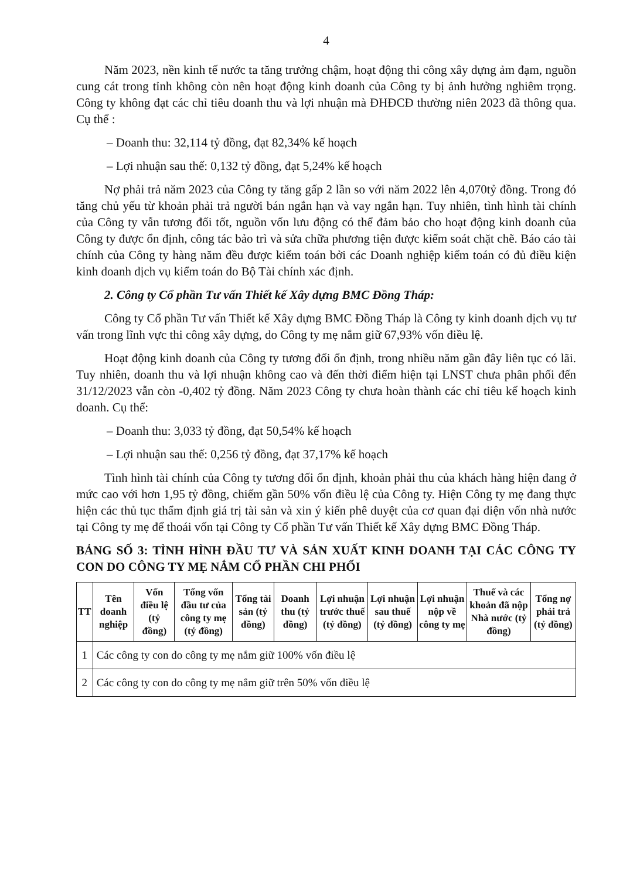4
Năm 2023, nền kinh tế nước ta tăng trưởng chậm, hoạt động thi công xây dựng ảm đạm, nguồn cung cát trong tỉnh không còn nên hoạt động kinh doanh của Công ty bị ảnh hưởng nghiêm trọng. Công ty không đạt các chỉ tiêu doanh thu và lợi nhuận mà ĐHĐCĐ thường niên 2023 đã thông qua. Cụ thể :
– Doanh thu: 32,114 tỷ đồng, đạt 82,34% kế hoạch
– Lợi nhuận sau thế: 0,132 tỷ đồng, đạt 5,24% kế hoạch
Nợ phải trả năm 2023 của Công ty tăng gấp 2 lần so với năm 2022 lên 4,070tỷ đồng. Trong đó tăng chủ yếu từ khoản phải trả người bán ngắn hạn và vay ngắn hạn. Tuy nhiên, tình hình tài chính của Công ty vẫn tương đối tốt, nguồn vốn lưu động có thể đảm bảo cho hoạt động kinh doanh của Công ty được ổn định, công tác bảo trì và sửa chữa phương tiện được kiểm soát chặt chẽ. Báo cáo tài chính của Công ty hàng năm đều được kiểm toán bởi các Doanh nghiệp kiểm toán có đủ điều kiện kinh doanh dịch vụ kiểm toán do Bộ Tài chính xác định.
2. Công ty Cổ phần Tư vấn Thiết kế Xây dựng BMC Đồng Tháp:
Công ty Cổ phần Tư vấn Thiết kế Xây dựng BMC Đồng Tháp là Công ty kinh doanh dịch vụ tư vấn trong lĩnh vực thi công xây dựng, do Công ty mẹ nắm giữ 67,93% vốn điều lệ.
Hoạt động kinh doanh của Công ty tương đối ổn định, trong nhiều năm gần đây liên tục có lãi. Tuy nhiên, doanh thu và lợi nhuận không cao và đến thời điểm hiện tại LNST chưa phân phối đến 31/12/2023 vẫn còn -0,402 tỷ đồng. Năm 2023 Công ty chưa hoàn thành các chỉ tiêu kế hoạch kinh doanh. Cụ thể:
– Doanh thu: 3,033 tỷ đồng, đạt 50,54% kế hoạch
– Lợi nhuận sau thế: 0,256 tỷ đồng, đạt 37,17% kế hoạch
Tình hình tài chính của Công ty tương đối ổn định, khoản phải thu của khách hàng hiện đang ở mức cao với hơn 1,95 tỷ đồng, chiếm gần 50% vốn điều lệ của Công ty. Hiện Công ty mẹ đang thực hiện các thủ tục thẩm định giá trị tài sản và xin ý kiến phê duyệt của cơ quan đại diện vốn nhà nước tại Công ty mẹ để thoái vốn tại Công ty Cổ phần Tư vấn Thiết kế Xây dựng BMC Đồng Tháp.
BẢNG SỐ 3: TÌNH HÌNH ĐẦU TƯ VÀ SẢN XUẤT KINH DOANH TẠI CÁC CÔNG TY CON DO CÔNG TY MẸ NẮM CỔ PHẦN CHI PHỐI
| TT | Tên doanh nghiệp | Vốn điều lệ (tỷ đồng) | Tổng vốn đầu tư của công ty mẹ (tỷ đồng) | Tổng tài sản (tỷ đồng) | Doanh thu (tỷ đồng) | Lợi nhuận trước thuế (tỷ đồng) | Lợi nhuận sau thuế (tỷ đồng) | Lợi nhuận nộp về công ty mẹ | Thuế và các khoản đã nộp Nhà nước (tỷ đồng) | Tổng nợ phải trả (tỷ đồng) |
| --- | --- | --- | --- | --- | --- | --- | --- | --- | --- | --- |
| 1 | Các công ty con do công ty mẹ nắm giữ 100% vốn điều lệ | | | | | | | | | |
| 2 | Các công ty con do công ty mẹ nắm giữ trên 50% vốn điều lệ | | | | | | | | | |